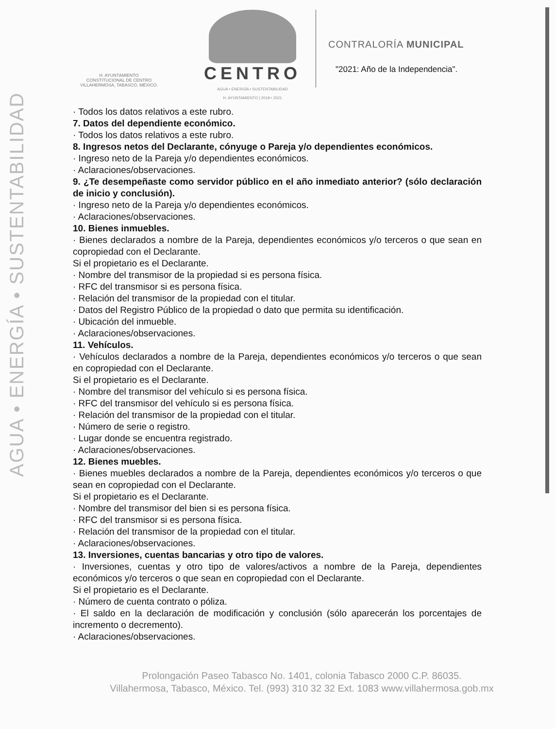AGUA • ENERGÍA • SUSTENTABILIDAD
H. AYUNTAMIENTO
CONSTITUCIONAL DE CENTRO
VILLAHERMOSA, TABASCO, MÉXICO.
CENTRO
AGUA • ENERGÍA • SUSTENTABILIDAD
H. AYUNTAMIENTO | 2018 • 2021
CONTRALORÍA MUNICIPAL
"2021: Año de la Independencia".
· Todos los datos relativos a este rubro.
7. Datos del dependiente económico.
· Todos los datos relativos a este rubro.
8. Ingresos netos del Declarante, cónyuge o Pareja y/o dependientes económicos.
· Ingreso neto de la Pareja y/o dependientes económicos.
· Aclaraciones/observaciones.
9. ¿Te desempeñaste como servidor público en el año inmediato anterior? (sólo declaración de inicio y conclusión).
· Ingreso neto de la Pareja y/o dependientes económicos.
· Aclaraciones/observaciones.
10. Bienes inmuebles.
· Bienes declarados a nombre de la Pareja, dependientes económicos y/o terceros o que sean en copropiedad con el Declarante.
Si el propietario es el Declarante.
· Nombre del transmisor de la propiedad si es persona física.
· RFC del transmisor si es persona física.
· Relación del transmisor de la propiedad con el titular.
· Datos del Registro Público de la propiedad o dato que permita su identificación.
· Ubicación del inmueble.
· Aclaraciones/observaciones.
11. Vehículos.
· Vehículos declarados a nombre de la Pareja, dependientes económicos y/o terceros o que sean en copropiedad con el Declarante.
Si el propietario es el Declarante.
· Nombre del transmisor del vehículo si es persona física.
· RFC del transmisor del vehículo si es persona física.
· Relación del transmisor de la propiedad con el titular.
· Número de serie o registro.
· Lugar donde se encuentra registrado.
· Aclaraciones/observaciones.
12. Bienes muebles.
· Bienes muebles declarados a nombre de la Pareja, dependientes económicos y/o terceros o que sean en copropiedad con el Declarante.
Si el propietario es el Declarante.
· Nombre del transmisor del bien si es persona física.
· RFC del transmisor si es persona física.
· Relación del transmisor de la propiedad con el titular.
· Aclaraciones/observaciones.
13. Inversiones, cuentas bancarias y otro tipo de valores.
· Inversiones, cuentas y otro tipo de valores/activos a nombre de la Pareja, dependientes económicos y/o terceros o que sean en copropiedad con el Declarante.
Si el propietario es el Declarante.
· Número de cuenta contrato o póliza.
· El saldo en la declaración de modificación y conclusión (sólo aparecerán los porcentajes de incremento o decremento).
· Aclaraciones/observaciones.
Prolongación Paseo Tabasco No. 1401, colonia Tabasco 2000 C.P. 86035.
Villahermosa, Tabasco, México. Tel. (993) 310 32 32 Ext. 1083 www.villahermosa.gob.mx